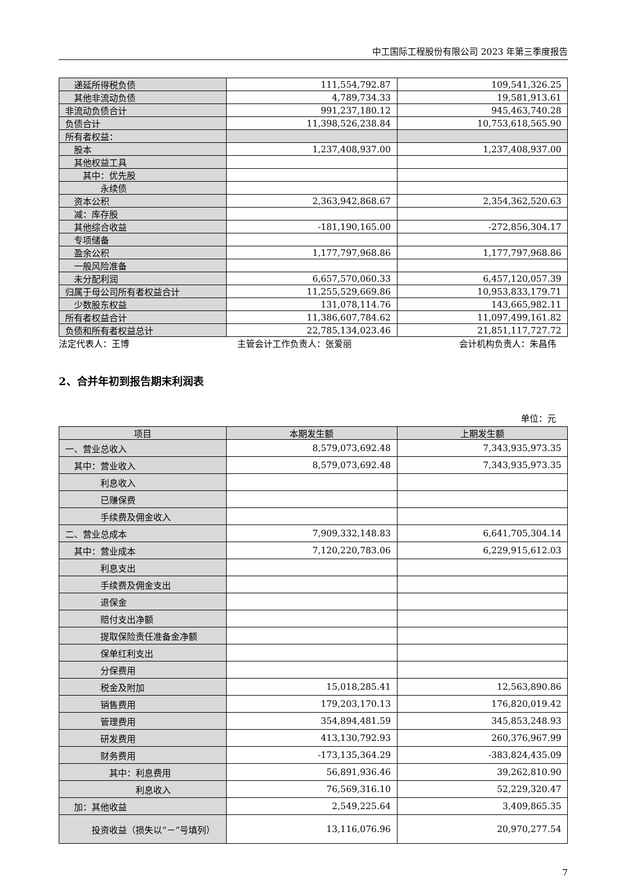中工国际工程股份有限公司 2023 年第三季度报告
| 递延所得税负债 | 111,554,792.87 | 109,541,326.25 |
| 其他非流动负债 | 4,789,734.33 | 19,581,913.61 |
| 非流动负债合计 | 991,237,180.12 | 945,463,740.28 |
| 负债合计 | 11,398,526,238.84 | 10,753,618,565.90 |
| 所有者权益： | | |
| 股本 | 1,237,408,937.00 | 1,237,408,937.00 |
| 其他权益工具 | | |
| 其中：优先股 | | |
| 永续债 | | |
| 资本公积 | 2,363,942,868.67 | 2,354,362,520.63 |
| 减：库存股 | | |
| 其他综合收益 | -181,190,165.00 | -272,856,304.17 |
| 专项储备 | | |
| 盈余公积 | 1,177,797,968.86 | 1,177,797,968.86 |
| 一般风险准备 | | |
| 未分配利润 | 6,657,570,060.33 | 6,457,120,057.39 |
| 归属于母公司所有者权益合计 | 11,255,529,669.86 | 10,953,833,179.71 |
| 少数股东权益 | 131,078,114.76 | 143,665,982.11 |
| 所有者权益合计 | 11,386,607,784.62 | 11,097,499,161.82 |
| 负债和所有者权益总计 | 22,785,134,023.46 | 21,851,117,727.72 |
法定代表人：王博 主管会计工作负责人：张爱丽 会计机构负责人：朱昌伟
2、合并年初到报告期末利润表
单位：元
| 项目 | 本期发生额 | 上期发生额 |
| --- | --- | --- |
| 一、营业总收入 | 8,579,073,692.48 | 7,343,935,973.35 |
| 其中：营业收入 | 8,579,073,692.48 | 7,343,935,973.35 |
| 利息收入 | | |
| 已赚保费 | | |
| 手续费及佣金收入 | | |
| 二、营业总成本 | 7,909,332,148.83 | 6,641,705,304.14 |
| 其中：营业成本 | 7,120,220,783.06 | 6,229,915,612.03 |
| 利息支出 | | |
| 手续费及佣金支出 | | |
| 退保金 | | |
| 赔付支出净额 | | |
| 提取保险责任准备金净额 | | |
| 保单红利支出 | | |
| 分保费用 | | |
| 税金及附加 | 15,018,285.41 | 12,563,890.86 |
| 销售费用 | 179,203,170.13 | 176,820,019.42 |
| 管理费用 | 354,894,481.59 | 345,853,248.93 |
| 研发费用 | 413,130,792.93 | 260,376,967.99 |
| 财务费用 | -173,135,364.29 | -383,824,435.09 |
| 其中：利息费用 | 56,891,936.46 | 39,262,810.90 |
| 利息收入 | 76,569,316.10 | 52,229,320.47 |
| 加：其他收益 | 2,549,225.64 | 3,409,865.35 |
| 投资收益（损失以“－”号填列） | 13,116,076.96 | 20,970,277.54 |
7